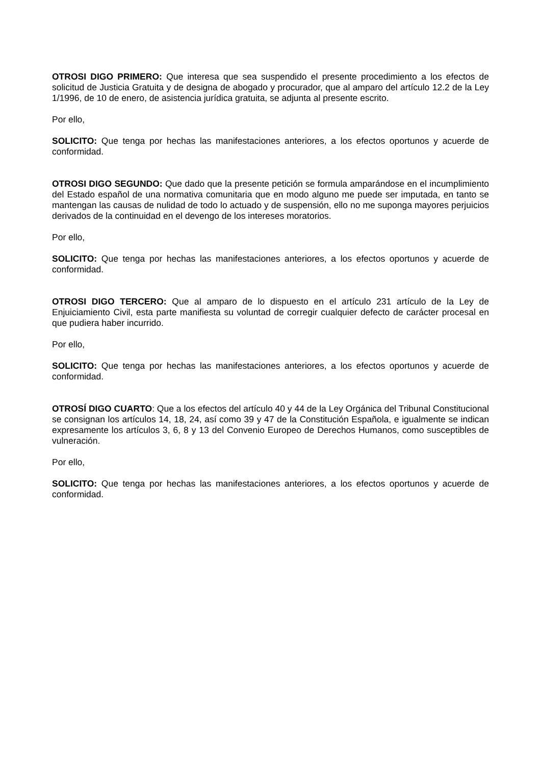OTROSI DIGO PRIMERO: Que interesa que sea suspendido el presente procedimiento a los efectos de solicitud de Justicia Gratuita y de designa de abogado y procurador, que al amparo del artículo 12.2 de la Ley 1/1996, de 10 de enero, de asistencia jurídica gratuita, se adjunta al presente escrito.
Por ello,
SOLICITO: Que tenga por hechas las manifestaciones anteriores, a los efectos oportunos y acuerde de conformidad.
OTROSI DIGO SEGUNDO: Que dado que la presente petición se formula amparándose en el incumplimiento del Estado español de una normativa comunitaria que en modo alguno me puede ser imputada, en tanto se mantengan las causas de nulidad de todo lo actuado y de suspensión, ello no me suponga mayores perjuicios derivados de la continuidad en el devengo de los intereses moratorios.
Por ello,
SOLICITO: Que tenga por hechas las manifestaciones anteriores, a los efectos oportunos y acuerde de conformidad.
OTROSI DIGO TERCERO: Que al amparo de lo dispuesto en el artículo 231 artículo de la Ley de Enjuiciamiento Civil, esta parte manifiesta su voluntad de corregir cualquier defecto de carácter procesal en que pudiera haber incurrido.
Por ello,
SOLICITO: Que tenga por hechas las manifestaciones anteriores, a los efectos oportunos y acuerde de conformidad.
OTROSÍ DIGO CUARTO: Que a los efectos del artículo 40 y 44 de la Ley Orgánica del Tribunal Constitucional se consignan los artículos 14, 18, 24, así como 39 y 47 de la Constitución Española, e igualmente se indican expresamente los artículos 3, 6, 8 y 13 del Convenio Europeo de Derechos Humanos, como susceptibles de vulneración.
Por ello,
SOLICITO: Que tenga por hechas las manifestaciones anteriores, a los efectos oportunos y acuerde de conformidad.